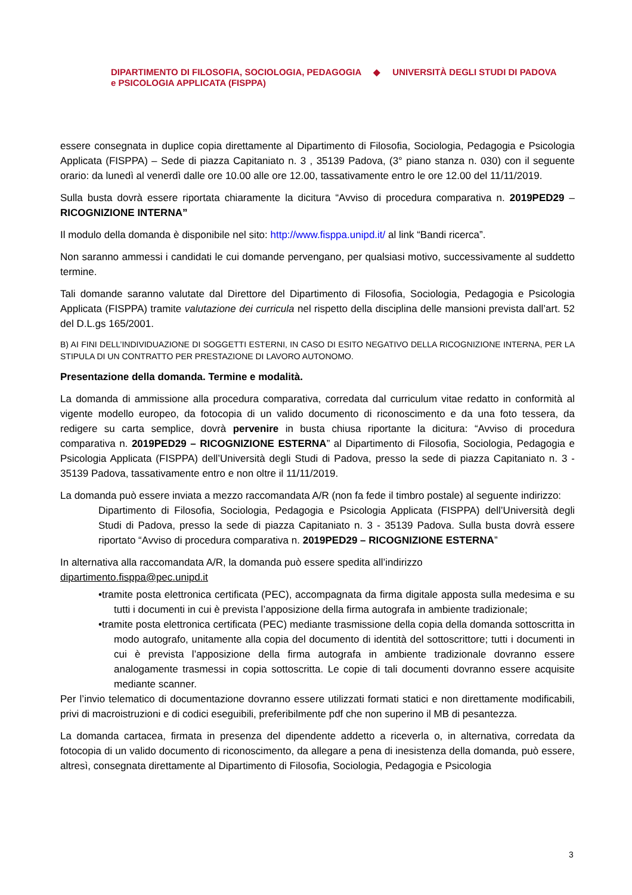DIPARTIMENTO DI FILOSOFIA, SOCIOLOGIA, PEDAGOGIA
e PSICOLOGIA APPLICATA (FISPPA)
◆ UNIVERSITÀ DEGLI STUDI DI PADOVA
essere consegnata in duplice copia direttamente al Dipartimento di Filosofia, Sociologia, Pedagogia e Psicologia Applicata (FISPPA) – Sede di piazza Capitaniato n. 3 , 35139 Padova, (3° piano stanza n. 030) con il seguente orario: da lunedì al venerdì dalle ore 10.00 alle ore 12.00, tassativamente entro le ore 12.00 del 11/11/2019.
Sulla busta dovrà essere riportata chiaramente la dicitura “Avviso di procedura comparativa n. 2019PED29 – RICOGNIZIONE INTERNA”
Il modulo della domanda è disponibile nel sito: http://www.fisppa.unipd.it/ al link “Bandi ricerca”.
Non saranno ammessi i candidati le cui domande pervengano, per qualsiasi motivo, successivamente al suddetto termine.
Tali domande saranno valutate dal Direttore del Dipartimento di Filosofia, Sociologia, Pedagogia e Psicologia Applicata (FISPPA) tramite valutazione dei curricula nel rispetto della disciplina delle mansioni prevista dall’art. 52 del D.L.gs 165/2001.
B) AI FINI DELL’INDIVIDUAZIONE DI SOGGETTI ESTERNI, IN CASO DI ESITO NEGATIVO DELLA RICOGNIZIONE INTERNA, PER LA STIPULA DI UN CONTRATTO PER PRESTAZIONE DI LAVORO AUTONOMO.
Presentazione della domanda. Termine e modalità.
La domanda di ammissione alla procedura comparativa, corredata dal curriculum vitae redatto in conformità al vigente modello europeo, da fotocopia di un valido documento di riconoscimento e da una foto tessera, da redigere su carta semplice, dovrà pervenire in busta chiusa riportante la dicitura: “Avviso di procedura comparativa n. 2019PED29 – RICOGNIZIONE ESTERNA” al Dipartimento di Filosofia, Sociologia, Pedagogia e Psicologia Applicata (FISPPA) dell’Università degli Studi di Padova, presso la sede di piazza Capitaniato n. 3 - 35139 Padova, tassativamente entro e non oltre il 11/11/2019.
La domanda può essere inviata a mezzo raccomandata A/R (non fa fede il timbro postale) al seguente indirizzo:
Dipartimento di Filosofia, Sociologia, Pedagogia e Psicologia Applicata (FISPPA) dell’Università degli Studi di Padova, presso la sede di piazza Capitaniato n. 3 - 35139 Padova. Sulla busta dovrà essere riportato “Avviso di procedura comparativa n. 2019PED29 – RICOGNIZIONE ESTERNA”
In alternativa alla raccomandata A/R, la domanda può essere spedita all’indirizzo
dipartimento.fisppa@pec.unipd.it
•tramite posta elettronica certificata (PEC), accompagnata da firma digitale apposta sulla medesima e su tutti i documenti in cui è prevista l’apposizione della firma autografa in ambiente tradizionale;
•tramite posta elettronica certificata (PEC) mediante trasmissione della copia della domanda sottoscritta in modo autografo, unitamente alla copia del documento di identità del sottoscrittore; tutti i documenti in cui è prevista l’apposizione della firma autografa in ambiente tradizionale dovranno essere analogamente trasmessi in copia sottoscritta. Le copie di tali documenti dovranno essere acquisite mediante scanner.
Per l’invio telematico di documentazione dovranno essere utilizzati formati statici e non direttamente modificabili, privi di macroistruzioni e di codici eseguibili, preferibilmente pdf che non superino il MB di pesantezza.
La domanda cartacea, firmata in presenza del dipendente addetto a riceverla o, in alternativa, corredata da fotocopia di un valido documento di riconoscimento, da allegare a pena di inesistenza della domanda, può essere, altresì, consegnata direttamente al Dipartimento di Filosofia, Sociologia, Pedagogia e Psicologia
3